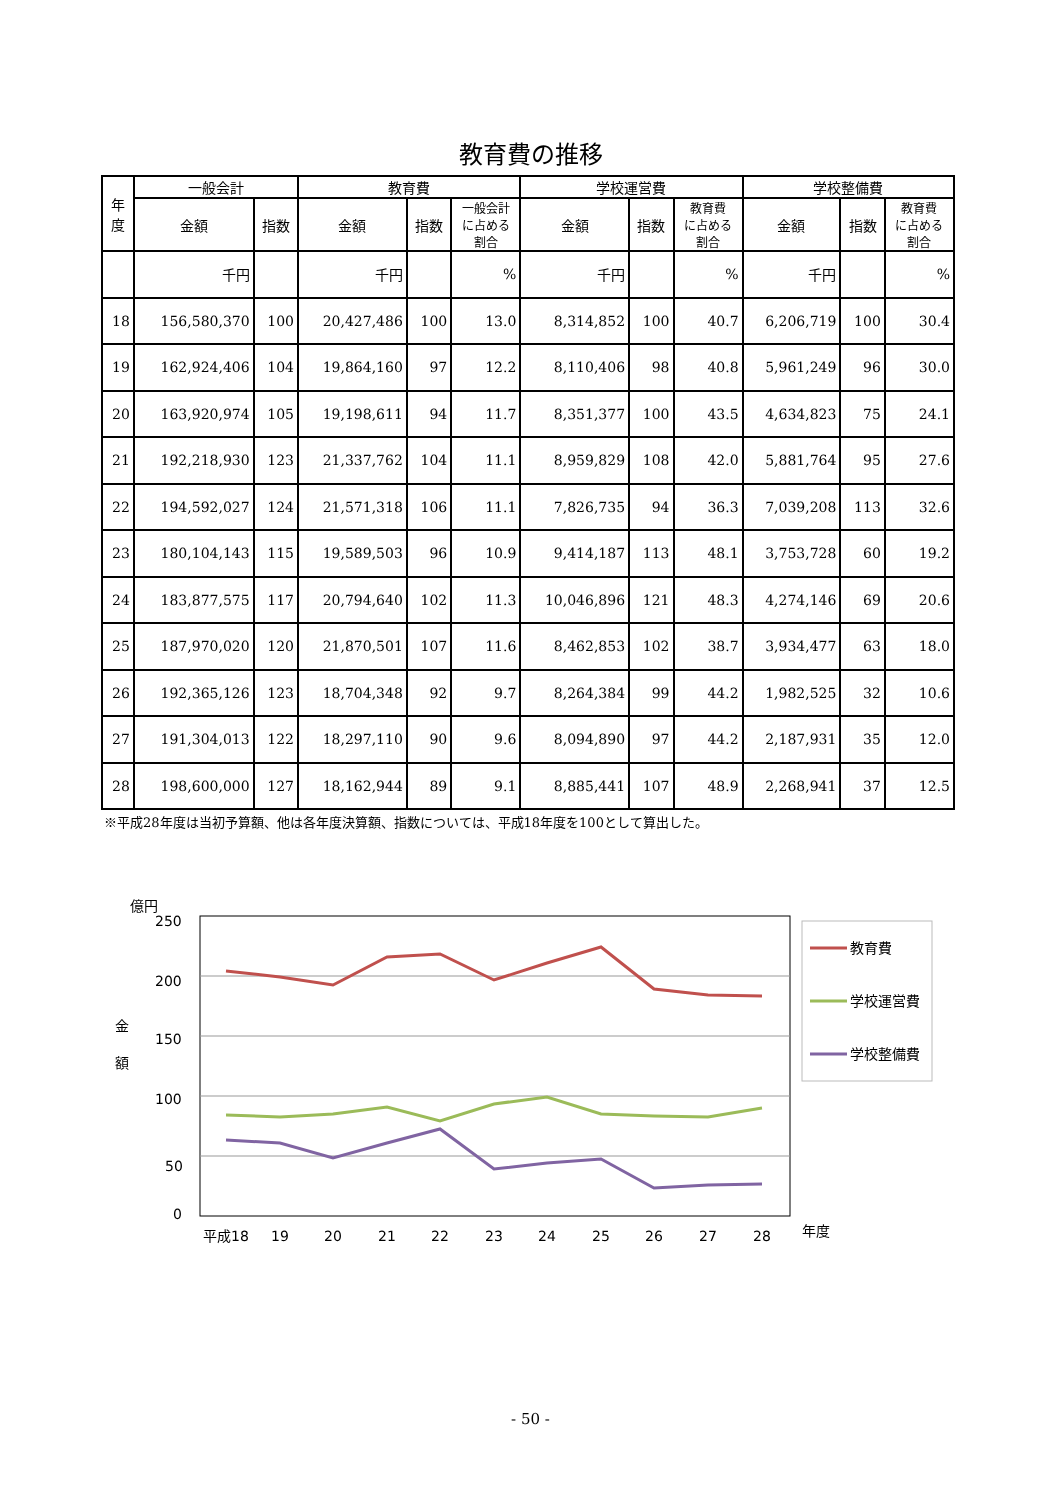教育費の推移
| 年 度 | 一般会計 | | 教育費 | | | 学校運営費 | | | 学校整備費 | | |
| --- | --- | --- | --- | --- | --- | --- | --- | --- | --- | --- | --- |
| | 金額 | 指数 | 金額 | 指数 | 一般会計 に占める 割合 | 金額 | 指数 | 教育費 に占める 割合 | 金額 | 指数 | 教育費 に占める 割合 |
| | 千円 | | 千円 | | % | 千円 | | % | 千円 | | % |
| 18 | 156,580,370 | 100 | 20,427,486 | 100 | 13.0 | 8,314,852 | 100 | 40.7 | 6,206,719 | 100 | 30.4 |
| 19 | 162,924,406 | 104 | 19,864,160 | 97 | 12.2 | 8,110,406 | 98 | 40.8 | 5,961,249 | 96 | 30.0 |
| 20 | 163,920,974 | 105 | 19,198,611 | 94 | 11.7 | 8,351,377 | 100 | 43.5 | 4,634,823 | 75 | 24.1 |
| 21 | 192,218,930 | 123 | 21,337,762 | 104 | 11.1 | 8,959,829 | 108 | 42.0 | 5,881,764 | 95 | 27.6 |
| 22 | 194,592,027 | 124 | 21,571,318 | 106 | 11.1 | 7,826,735 | 94 | 36.3 | 7,039,208 | 113 | 32.6 |
| 23 | 180,104,143 | 115 | 19,589,503 | 96 | 10.9 | 9,414,187 | 113 | 48.1 | 3,753,728 | 60 | 19.2 |
| 24 | 183,877,575 | 117 | 20,794,640 | 102 | 11.3 | 10,046,896 | 121 | 48.3 | 4,274,146 | 69 | 20.6 |
| 25 | 187,970,020 | 120 | 21,870,501 | 107 | 11.6 | 8,462,853 | 102 | 38.7 | 3,934,477 | 63 | 18.0 |
| 26 | 192,365,126 | 123 | 18,704,348 | 92 | 9.7 | 8,264,384 | 99 | 44.2 | 1,982,525 | 32 | 10.6 |
| 27 | 191,304,013 | 122 | 18,297,110 | 90 | 9.6 | 8,094,890 | 97 | 44.2 | 2,187,931 | 35 | 12.0 |
| 28 | 198,600,000 | 127 | 18,162,944 | 89 | 9.1 | 8,885,441 | 107 | 48.9 | 2,268,941 | 37 | 12.5 |
※平成28年度は当初予算額、他は各年度決算額、指数については、平成18年度を100として算出した。
億円
金
額
250
200
150
100
50
0
平成18
19
20
21
22
23
24
25
26
27
28
年度
教育費
学校運営費
学校整備費
- 50 -